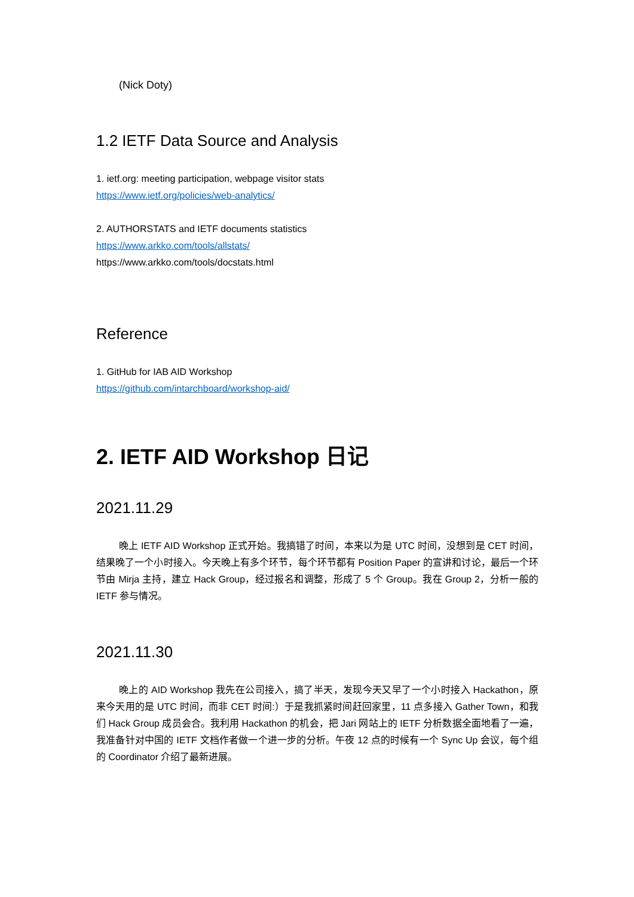(Nick Doty)
1.2 IETF Data Source and Analysis
1. ietf.org: meeting participation, webpage visitor stats
https://www.ietf.org/policies/web-analytics/
2. AUTHORSTATS and IETF documents statistics
https://www.arkko.com/tools/allstats/
https://www.arkko.com/tools/docstats.html
Reference
1. GitHub for IAB AID Workshop
https://github.com/intarchboard/workshop-aid/
2. IETF AID Workshop 日记
2021.11.29
晚上 IETF AID Workshop 正式开始。我搞错了时间，本来以为是 UTC 时间，没想到是 CET 时间，结果晚了一个小时接入。今天晚上有多个环节，每个环节都有 Position Paper 的宣讲和讨论，最后一个环节由 Mirja 主持，建立 Hack Group，经过报名和调整，形成了 5 个 Group。我在 Group 2，分析一般的 IETF 参与情况。
2021.11.30
晚上的 AID Workshop 我先在公司接入，搞了半天，发现今天又早了一个小时接入 Hackathon，原来今天用的是 UTC 时间，而非 CET 时间:）于是我抓紧时间赶回家里，11 点多接入 Gather Town，和我们 Hack Group 成员会合。我利用 Hackathon 的机会，把 Jari 网站上的 IETF 分析数据全面地看了一遍，我准备针对中国的 IETF 文档作者做一个进一步的分析。午夜 12 点的时候有一个 Sync Up 会议，每个组的 Coordinator 介绍了最新进展。